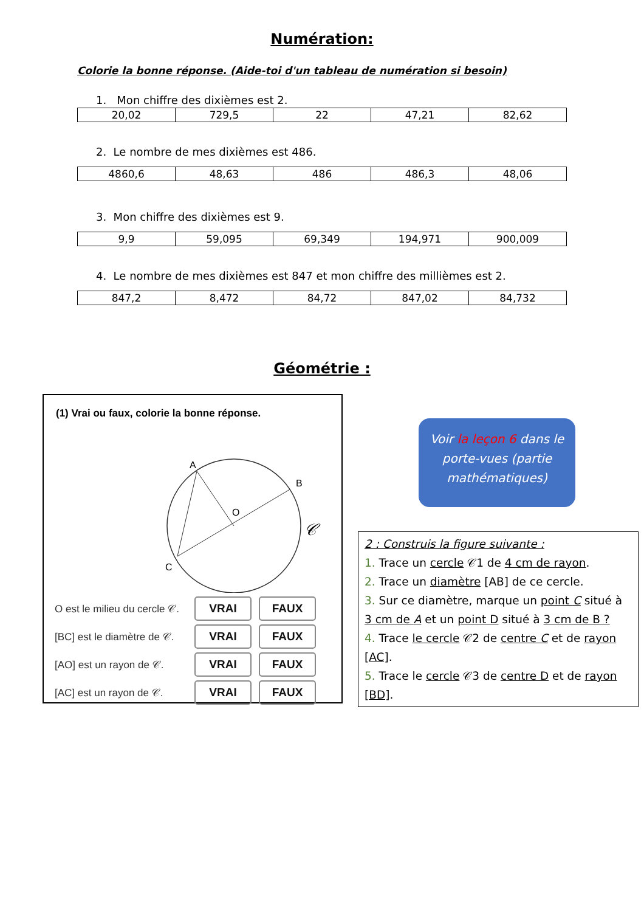Numération:
Colorie la bonne réponse. (Aide-toi d'un tableau de numération si besoin)
1. Mon chiffre des dixièmes est 2.
| 20,02 | 729,5 | 22 | 47,21 | 82,62 |
2. Le nombre de mes dixièmes est 486.
| 4860,6 | 48,63 | 486 | 486,3 | 48,06 |
3. Mon chiffre des dixièmes est 9.
| 9,9 | 59,095 | 69,349 | 194,971 | 900,009 |
4. Le nombre de mes dixièmes est 847 et mon chiffre des millièmes est 2.
| 847,2 | 8,472 | 84,72 | 847,02 | 84,732 |
Géométrie :
(1) Vrai ou faux, colorie la bonne réponse.
A
B
O
C
𝒞
O est le milieu du cercle 𝒞.
VRAI FAUX
[BC] est le diamètre de 𝒞.
VRAI FAUX
[AO] est un rayon de 𝒞.
VRAI FAUX
[AC] est un rayon de 𝒞.
VRAI FAUX
Voir la leçon 6 dans le porte-vues (partie mathématiques)
2 : Construis la figure suivante :
1. Trace un cercle 𝒞1 de 4 cm de rayon.
2. Trace un diamètre [AB] de ce cercle.
3. Sur ce diamètre, marque un point C situé à 3 cm de A et un point D situé à 3 cm de B ?
4. Trace le cercle 𝒞2 de centre C et de rayon [AC].
5. Trace le cercle 𝒞3 de centre D et de rayon [BD].